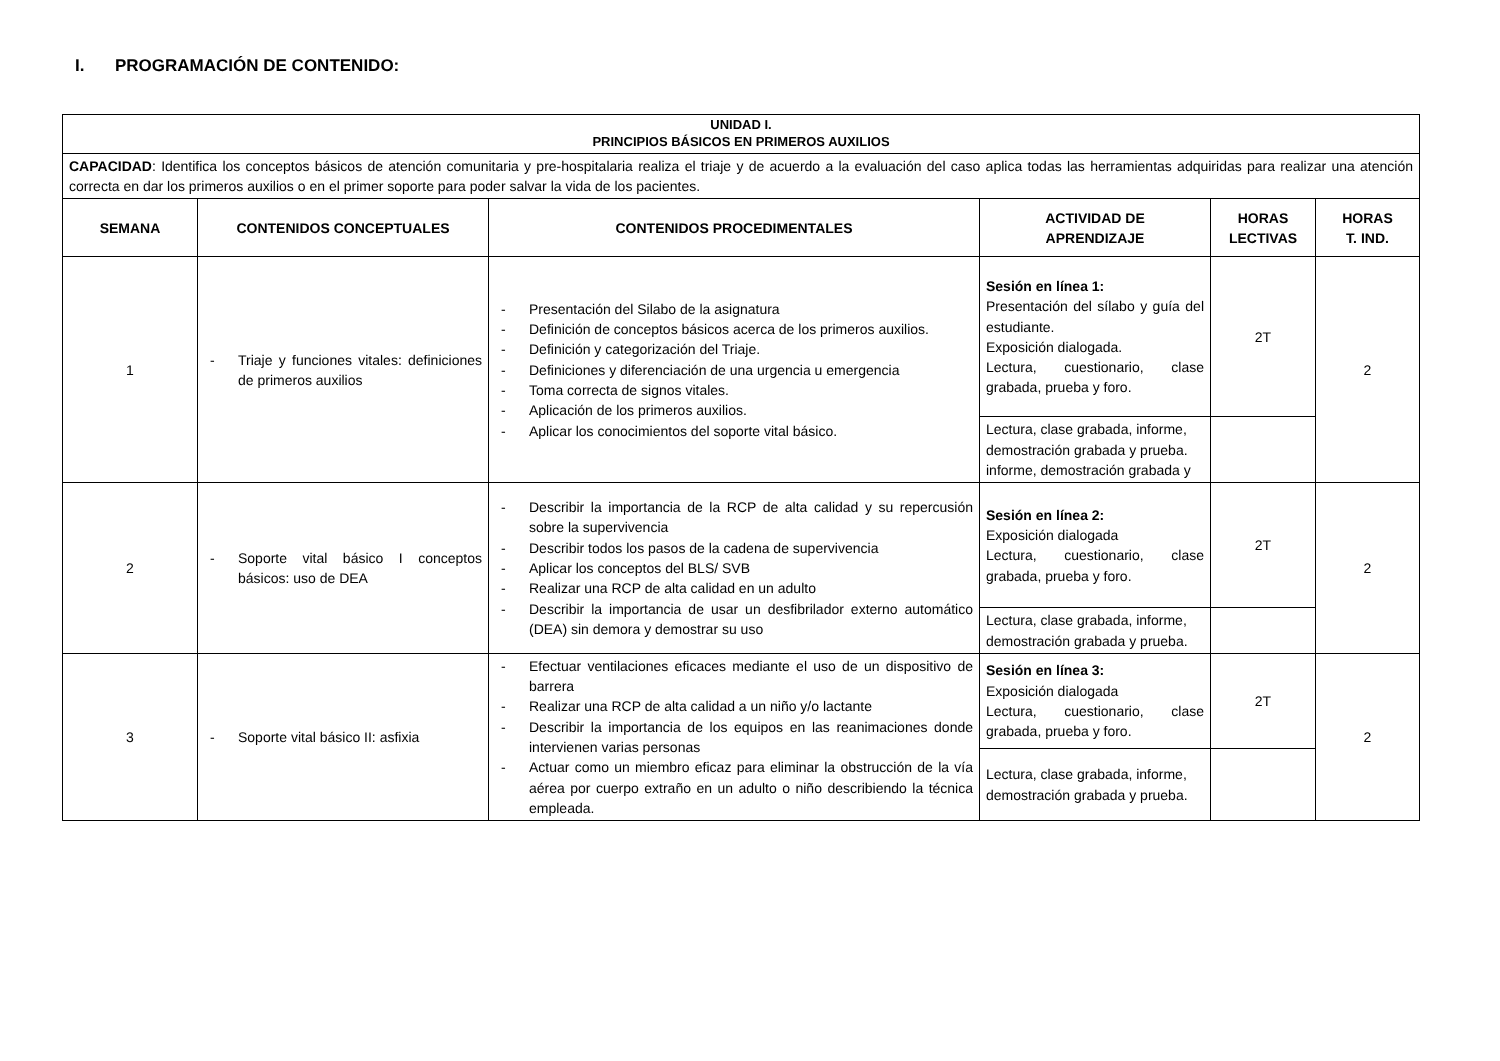I. PROGRAMACIÓN DE CONTENIDO:
| UNIDAD I. PRINCIPIOS BÁSICOS EN PRIMEROS AUXILIOS | | | | | |
| --- | --- | --- | --- | --- | --- |
| CAPACIDAD : Identifica los conceptos básicos de atención comunitaria y pre-hospitalaria realiza el triaje y de acuerdo a la evaluación del caso aplica todas las herramientas adquiridas para realizar una atención correcta en dar los primeros auxilios o en el primer soporte para poder salvar la vida de los pacientes. | | | | | |
| SEMANA | CONTENIDOS CONCEPTUALES | CONTENIDOS PROCEDIMENTALES | ACTIVIDAD DE APRENDIZAJE | HORAS LECTIVAS | HORAS T. IND. |
| 1 | - Triaje y funciones vitales: definiciones de primeros auxilios | - Presentación del Silabo de la asignatura - Definición de conceptos básicos acerca de los primeros auxilios. - Definición y categorización del Triaje. - Definiciones y diferenciación de una urgencia u emergencia - Toma correcta de signos vitales. - Aplicación de los primeros auxilios. - Aplicar los conocimientos del soporte vital básico. | Sesión en línea 1: Presentación del sílabo y guía del estudiante. Exposición dialogada. Lectura, cuestionario, clase grabada, prueba y foro. | 2T | 2 |
| | | | Lectura, clase grabada, informe, demostración grabada y prueba. informe, demostración grabada y | | |
| 2 | - Soporte vital básico I conceptos básicos: uso de DEA | - Describir la importancia de la RCP de alta calidad y su repercusión sobre la supervivencia - Describir todos los pasos de la cadena de supervivencia - Aplicar los conceptos del BLS/ SVB - Realizar una RCP de alta calidad en un adulto - Describir la importancia de usar un desfibrilador externo automático (DEA) sin demora y demostrar su uso | Sesión en línea 2: Exposición dialogada Lectura, cuestionario, clase grabada, prueba y foro. | 2T | 2 |
| | | | Lectura, clase grabada, informe, demostración grabada y prueba. | | |
| 3 | - Soporte vital básico II: asfixia | - Efectuar ventilaciones eficaces mediante el uso de un dispositivo de barrera - Realizar una RCP de alta calidad a un niño y/o lactante - Describir la importancia de los equipos en las reanimaciones donde intervienen varias personas - Actuar como un miembro eficaz para eliminar la obstrucción de la vía aérea por cuerpo extraño en un adulto o niño describiendo la técnica empleada. | Sesión en línea 3: Exposición dialogada Lectura, cuestionario, clase grabada, prueba y foro. | 2T | 2 |
| | | | Lectura, clase grabada, informe, demostración grabada y prueba. | | |